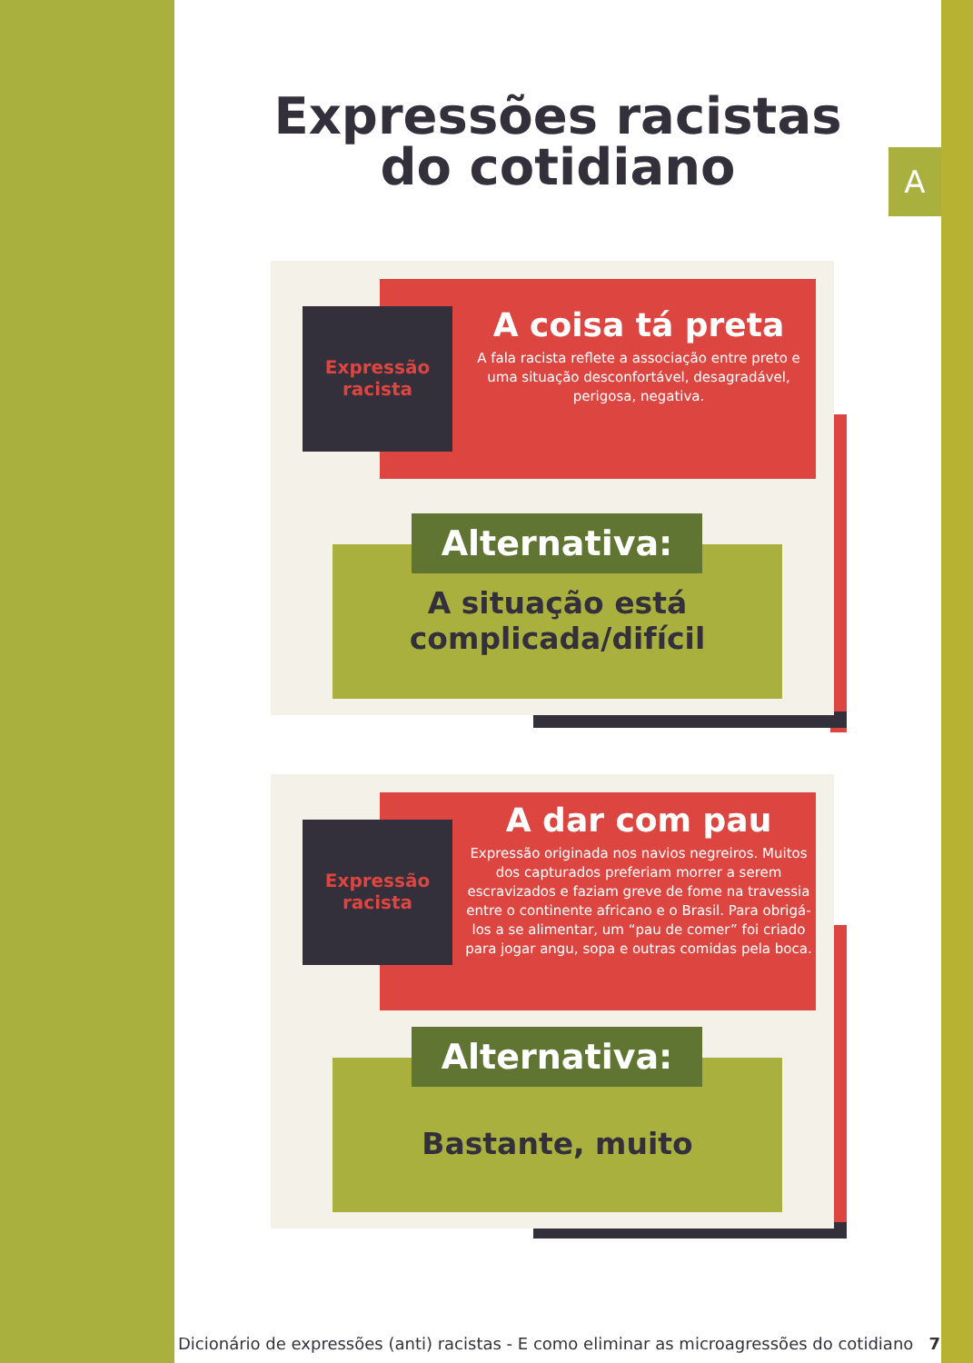A
Expressões racistas
do cotidiano
Expressão racista
A coisa tá preta
A fala racista reflete a associação entre preto e uma situação desconfortável, desagradável, perigosa, negativa.
Alternativa:
A situação está complicada/difícil
Expressão racista
A dar com pau
Expressão originada nos navios negreiros. Muitos dos capturados preferiam morrer a serem escravizados e faziam greve de fome na travessia entre o continente africano e o Brasil. Para obrigá-los a se alimentar, um “pau de comer” foi criado para jogar angu, sopa e outras comidas pela boca.
Alternativa:
Bastante, muito
Dicionário de expressões (anti) racistas - E como eliminar as microagressões do cotidiano 7